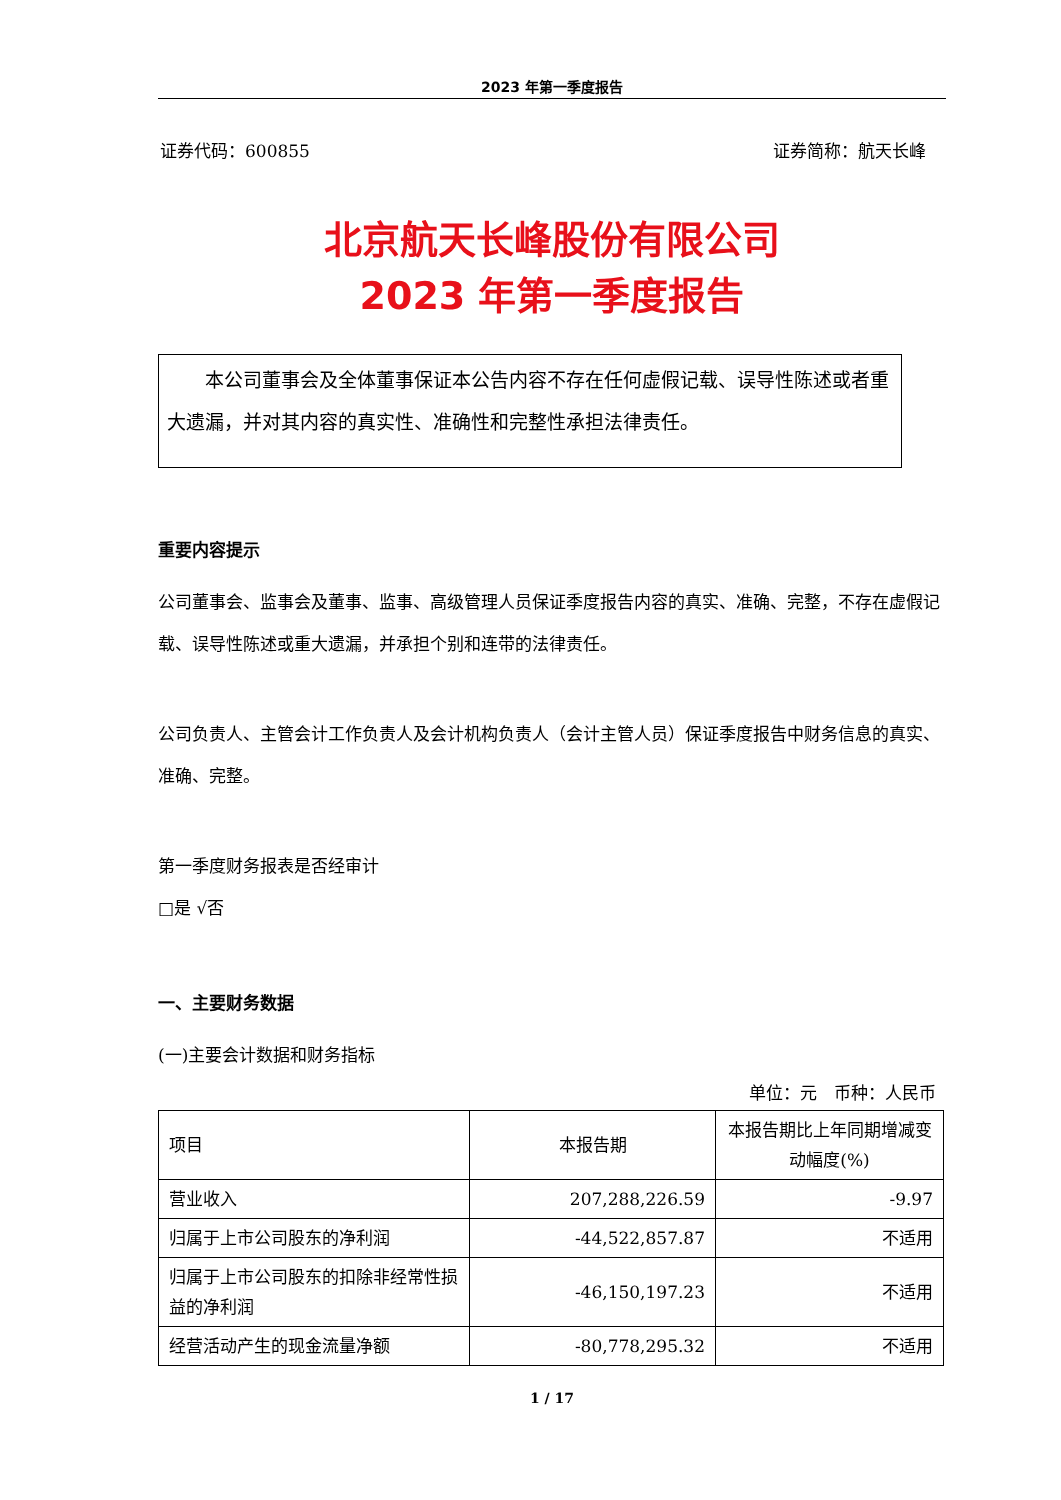2023 年第一季度报告
证券代码：600855 证券简称：航天长峰
北京航天长峰股份有限公司
2023 年第一季度报告
本公司董事会及全体董事保证本公告内容不存在任何虚假记载、误导性陈述或者重大遗漏，并对其内容的真实性、准确性和完整性承担法律责任。
重要内容提示
公司董事会、监事会及董事、监事、高级管理人员保证季度报告内容的真实、准确、完整，不存在虚假记载、误导性陈述或重大遗漏，并承担个别和连带的法律责任。
公司负责人、主管会计工作负责人及会计机构负责人（会计主管人员）保证季度报告中财务信息的真实、准确、完整。
第一季度财务报表是否经审计
□是 √否
一、主要财务数据
(一)主要会计数据和财务指标
单位：元　币种：人民币
| 项目 | 本报告期 | 本报告期比上年同期增减变动幅度(%) |
| 营业收入 | 207,288,226.59 | -9.97 |
| 归属于上市公司股东的净利润 | -44,522,857.87 | 不适用 |
| 归属于上市公司股东的扣除非经常性损益的净利润 | -46,150,197.23 | 不适用 |
| 经营活动产生的现金流量净额 | -80,778,295.32 | 不适用 |
1 / 17